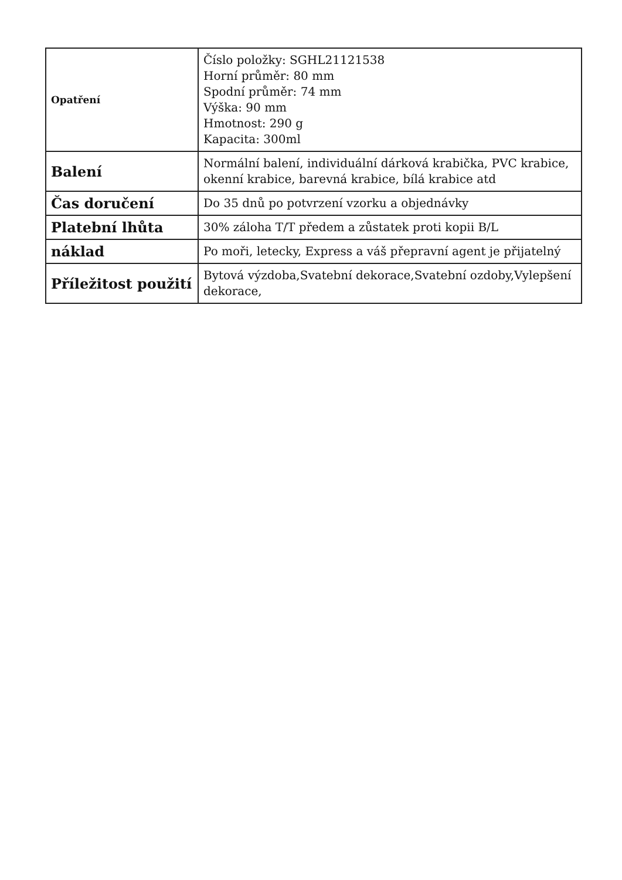| Opatření | Číslo položky: SGHL21121538 Horní průměr: 80 mm Spodní průměr: 74 mm Výška: 90 mm Hmotnost: 290 g Kapacita: 300ml |
| Balení | Normální balení, individuální dárková krabička, PVC krabice, okenní krabice, barevná krabice, bílá krabice atd |
| Čas doručení | Do 35 dnů po potvrzení vzorku a objednávky |
| Platební lhůta | 30% záloha T/T předem a zůstatek proti kopii B/L |
| náklad | Po moři, letecky, Express a váš přepravní agent je přijatelný |
| Příležitost použití | Bytová výzdoba,Svatební dekorace,Svatební ozdoby,Vylepšení dekorace, |